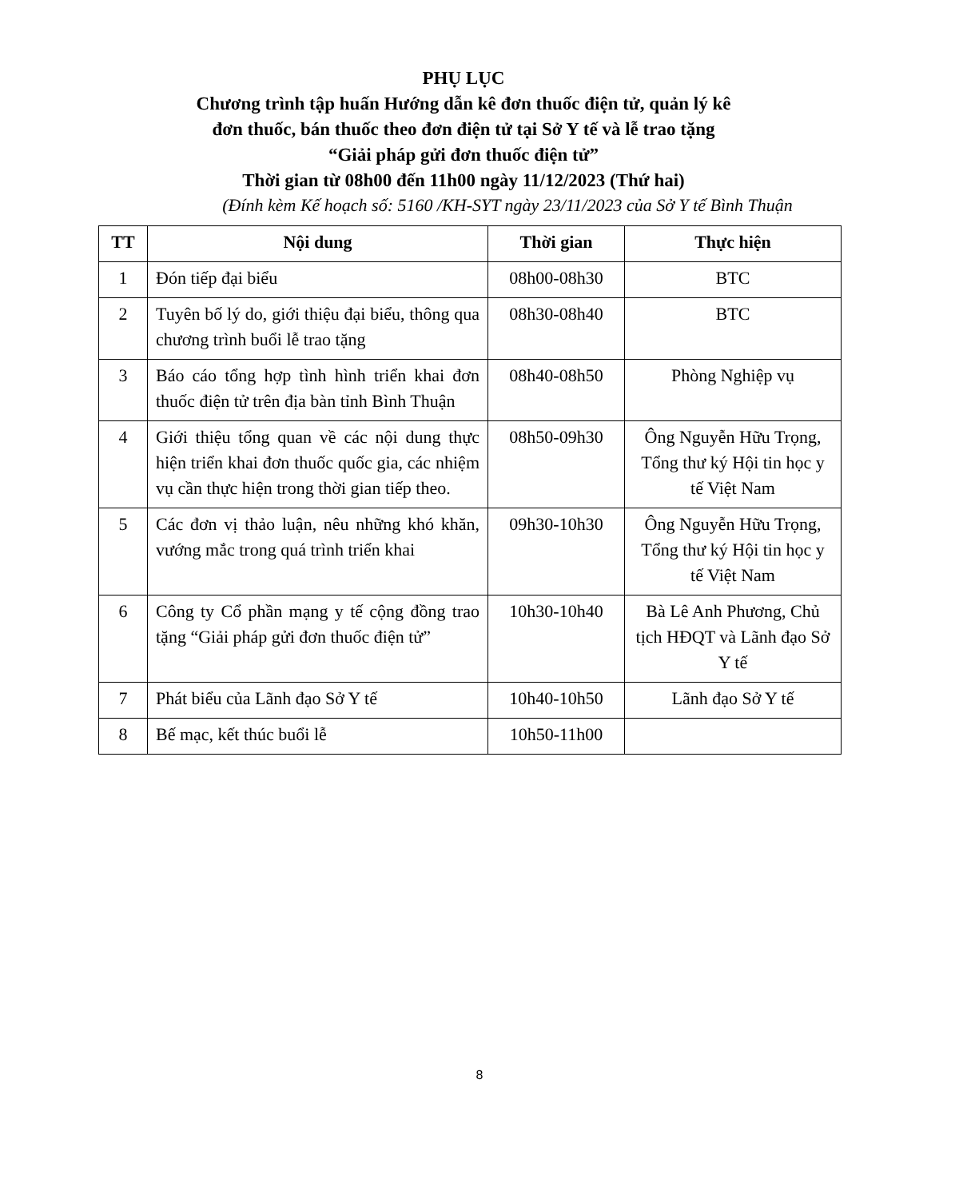PHỤ LỤC
Chương trình tập huấn Hướng dẫn kê đơn thuốc điện tử, quản lý kê
đơn thuốc, bán thuốc theo đơn điện tử tại Sở Y tế và lễ trao tặng
“Giải pháp gửi đơn thuốc điện tử”
Thời gian từ 08h00 đến 11h00 ngày 11/12/2023 (Thứ hai)
(Đính kèm Kế hoạch số: 5160 /KH-SYT ngày 23/11/2023 của Sở Y tế Bình Thuận
| TT | Nội dung | Thời gian | Thực hiện |
| --- | --- | --- | --- |
| 1 | Đón tiếp đại biểu | 08h00-08h30 | BTC |
| 2 | Tuyên bố lý do, giới thiệu đại biểu, thông qua chương trình buổi lễ trao tặng | 08h30-08h40 | BTC |
| 3 | Báo cáo tổng hợp tình hình triển khai đơn thuốc điện tử trên địa bàn tỉnh Bình Thuận | 08h40-08h50 | Phòng Nghiệp vụ |
| 4 | Giới thiệu tổng quan về các nội dung thực hiện triển khai đơn thuốc quốc gia, các nhiệm vụ cần thực hiện trong thời gian tiếp theo. | 08h50-09h30 | Ông Nguyễn Hữu Trọng, Tổng thư ký Hội tin học y tế Việt Nam |
| 5 | Các đơn vị thảo luận, nêu những khó khăn, vướng mắc trong quá trình triển khai | 09h30-10h30 | Ông Nguyễn Hữu Trọng, Tổng thư ký Hội tin học y tế Việt Nam |
| 6 | Công ty Cổ phần mạng y tế cộng đồng trao tặng “Giải pháp gửi đơn thuốc điện tử” | 10h30-10h40 | Bà Lê Anh Phương, Chủ tịch HĐQT và Lãnh đạo Sở Y tế |
| 7 | Phát biểu của Lãnh đạo Sở Y tế | 10h40-10h50 | Lãnh đạo Sở Y tế |
| 8 | Bế mạc, kết thúc buổi lễ | 10h50-11h00 | |
8